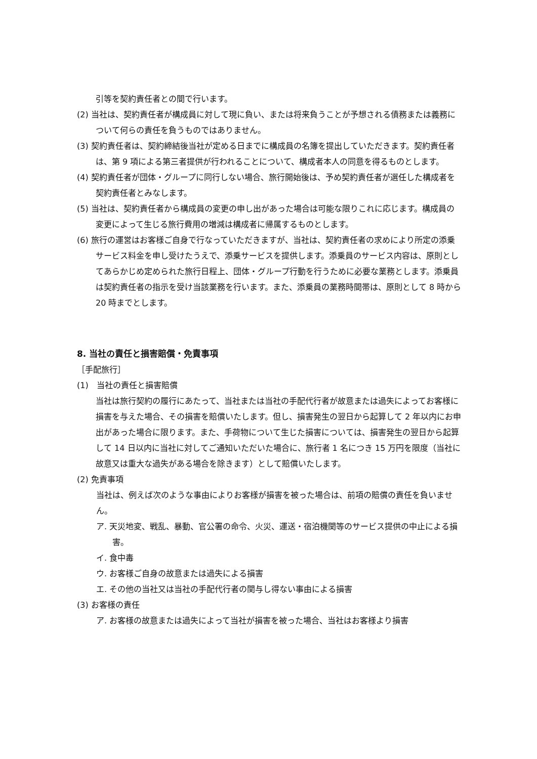引等を契約責任者との間で行います。
(2) 当社は、契約責任者が構成員に対して現に負い、または将来負うことが予想される債務または義務について何らの責任を負うものではありません。
(3) 契約責任者は、契約締結後当社が定める日までに構成員の名簿を提出していただきます。契約責任者は、第 9 項による第三者提供が行われることについて、構成者本人の同意を得るものとします。
(4) 契約責任者が団体・グループに同行しない場合、旅行開始後は、予め契約責任者が選任した構成者を契約責任者とみなします。
(5) 当社は、契約責任者から構成員の変更の申し出があった場合は可能な限りこれに応じます。構成員の変更によって生じる旅行費用の増減は構成者に帰属するものとします。
(6) 旅行の運営はお客様ご自身で行なっていただきますが、当社は、契約責任者の求めにより所定の添乗サービス料金を申し受けたうえで、添乗サービスを提供します。添乗員のサービス内容は、原則としてあらかじめ定められた旅行日程上、団体・グループ行動を行うために必要な業務とします。添乗員は契約責任者の指示を受け当該業務を行います。また、添乗員の業務時間帯は、原則として 8 時から 20 時までとします。
8. 当社の責任と損害賠償・免責事項
［手配旅行］
(1)　当社の責任と損害賠償
当社は旅行契約の履行にあたって、当社または当社の手配代行者が故意または過失によってお客様に損害を与えた場合、その損害を賠償いたします。但し、損害発生の翌日から起算して 2 年以内にお申出があった場合に限ります。また、手荷物について生じた損害については、損害発生の翌日から起算して 14 日以内に当社に対してご通知いただいた場合に、旅行者 1 名につき 15 万円を限度（当社に故意又は重大な過失がある場合を除きます）として賠償いたします。
(2) 免責事項
当社は、例えば次のような事由によりお客様が損害を被った場合は、前項の賠償の責任を負いません。
ア. 天災地変、戦乱、暴動、官公署の命令、火災、運送・宿泊機関等のサービス提供の中止による損害。
イ. 食中毒
ウ. お客様ご自身の故意または過失による損害
エ. その他の当社又は当社の手配代行者の関与し得ない事由による損害
(3) お客様の責任
ア. お客様の故意または過失によって当社が損害を被った場合、当社はお客様より損害